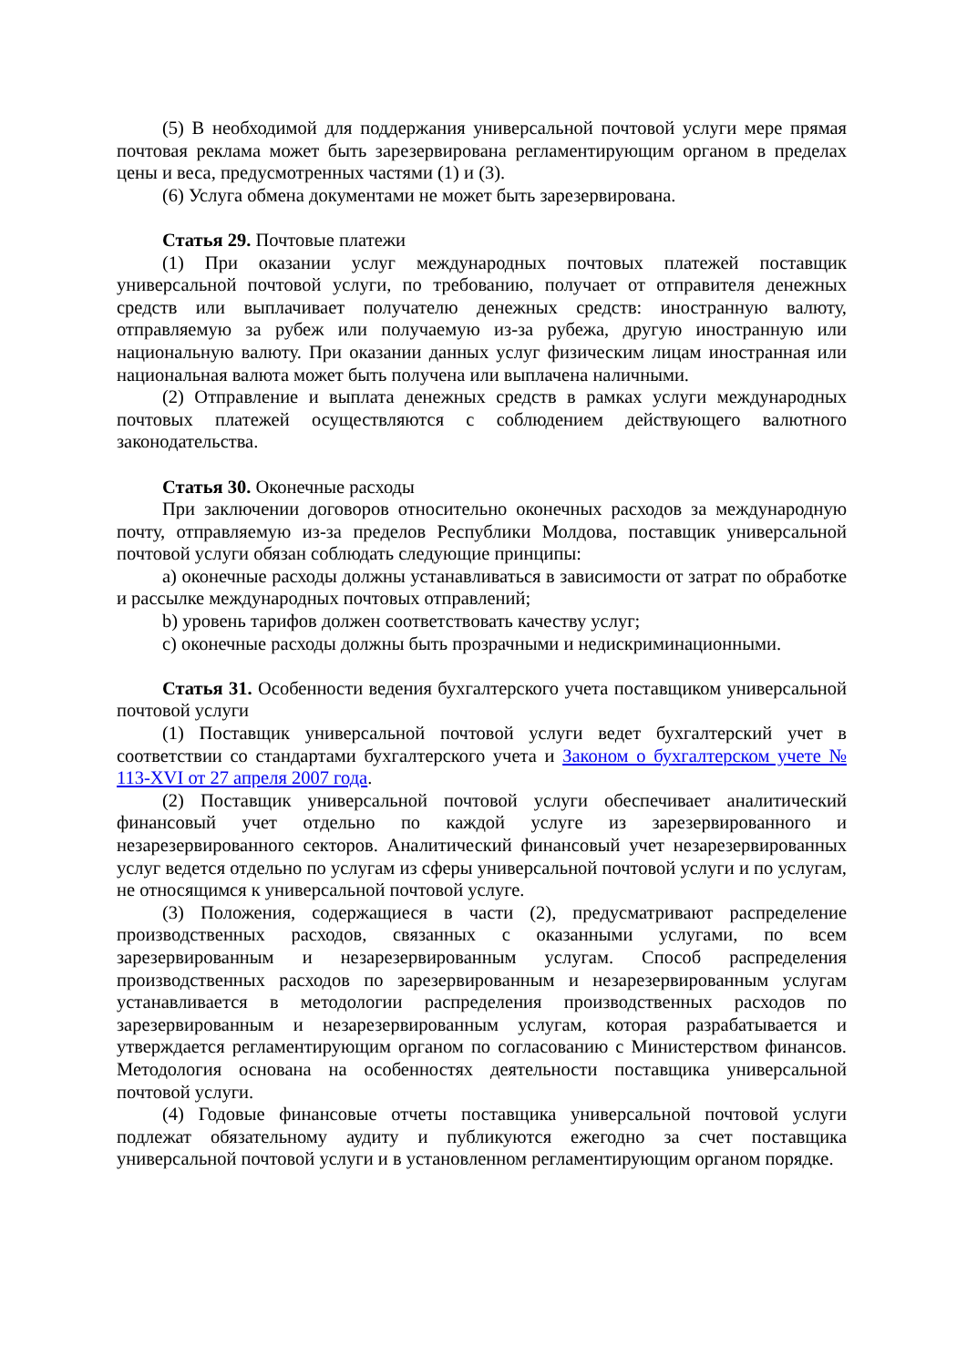(5) В необходимой для поддержания универсальной почтовой услуги мере прямая почтовая реклама может быть зарезервирована регламентирующим органом в пределах цены и веса, предусмотренных частями (1) и (3).
(6) Услуга обмена документами не может быть зарезервирована.
Статья 29. Почтовые платежи
(1) При оказании услуг международных почтовых платежей поставщик универсальной почтовой услуги, по требованию, получает от отправителя денежных средств или выплачивает получателю денежных средств: иностранную валюту, отправляемую за рубеж или получаемую из-за рубежа, другую иностранную или национальную валюту. При оказании данных услуг физическим лицам иностранная или национальная валюта может быть получена или выплачена наличными.
(2) Отправление и выплата денежных средств в рамках услуги международных почтовых платежей осуществляются с соблюдением действующего валютного законодательства.
Статья 30. Оконечные расходы
При заключении договоров относительно оконечных расходов за международную почту, отправляемую из-за пределов Республики Молдова, поставщик универсальной почтовой услуги обязан соблюдать следующие принципы:
a) оконечные расходы должны устанавливаться в зависимости от затрат по обработке и рассылке международных почтовых отправлений;
b) уровень тарифов должен соответствовать качеству услуг;
c) оконечные расходы должны быть прозрачными и недискриминационными.
Статья 31. Особенности ведения бухгалтерского учета поставщиком универсальной почтовой услуги
(1) Поставщик универсальной почтовой услуги ведет бухгалтерский учет в соответствии со стандартами бухгалтерского учета и Законом о бухгалтерском учете № 113-XVI от 27 апреля 2007 года.
(2) Поставщик универсальной почтовой услуги обеспечивает аналитический финансовый учет отдельно по каждой услуге из зарезервированного и незарезервированного секторов. Аналитический финансовый учет незарезервированных услуг ведется отдельно по услугам из сферы универсальной почтовой услуги и по услугам, не относящимся к универсальной почтовой услуге.
(3) Положения, содержащиеся в части (2), предусматривают распределение производственных расходов, связанных с оказанными услугами, по всем зарезервированным и незарезервированным услугам. Способ распределения производственных расходов по зарезервированным и незарезервированным услугам устанавливается в методологии распределения производственных расходов по зарезервированным и незарезервированным услугам, которая разрабатывается и утверждается регламентирующим органом по согласованию с Министерством финансов. Методология основана на особенностях деятельности поставщика универсальной почтовой услуги.
(4) Годовые финансовые отчеты поставщика универсальной почтовой услуги подлежат обязательному аудиту и публикуются ежегодно за счет поставщика универсальной почтовой услуги и в установленном регламентирующим органом порядке.